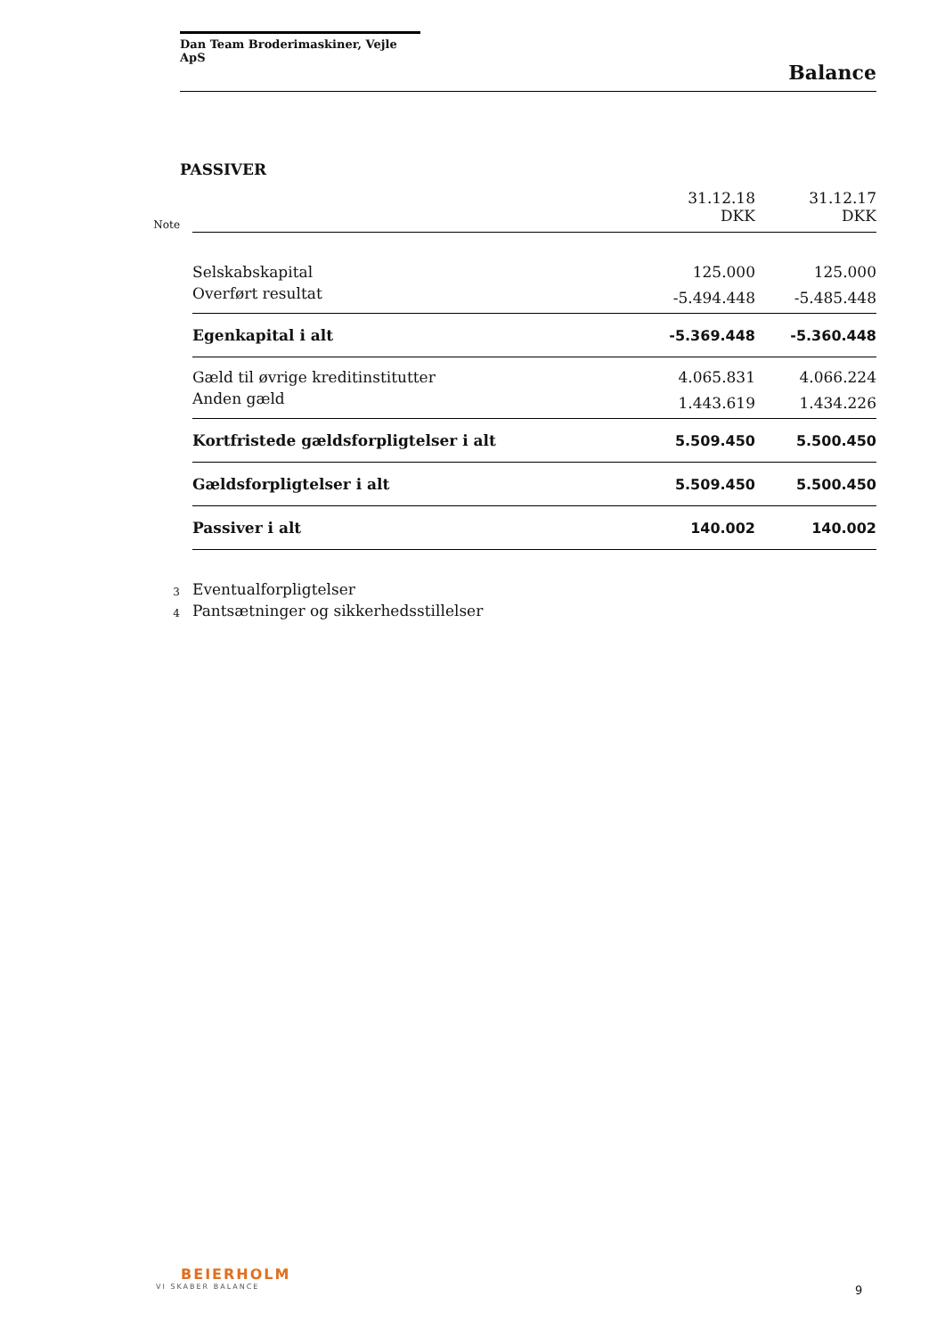Dan Team Broderimaskiner, Vejle ApS
Balance
PASSIVER
| Note | | 31.12.18 DKK | 31.12.17 DKK |
| | Selskabskapital | 125.000 | 125.000 |
| | Overført resultat | -5.494.448 | -5.485.448 |
| | Egenkapital i alt | -5.369.448 | -5.360.448 |
| | Gæld til øvrige kreditinstitutter | 4.065.831 | 4.066.224 |
| | Anden gæld | 1.443.619 | 1.434.226 |
| | Kortfristede gældsforpligtelser i alt | 5.509.450 | 5.500.450 |
| | Gældsforpligtelser i alt | 5.509.450 | 5.500.450 |
| | Passiver i alt | 140.002 | 140.002 |
| 3 | Eventualforpligtelser | | |
| 4 | Pantsætninger og sikkerhedsstillelser | | |
BEIERHOLM
VI SKABER BALANCE
9